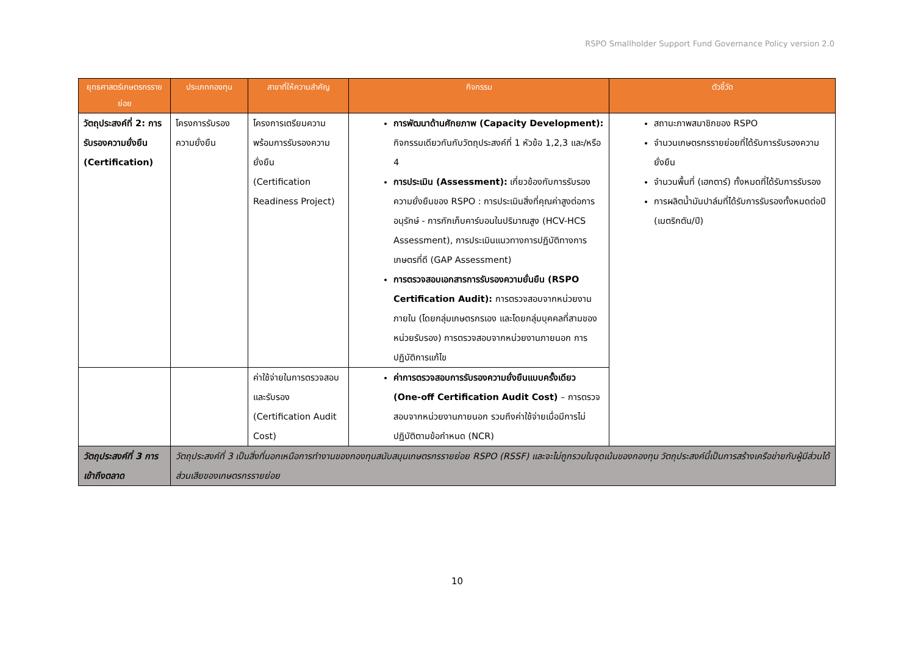RSPO Smallholder Support Fund Governance Policy version 2.0
| ยุทธศาสตร์เกษตรกรรายย่อย | ประเภทกองทุน | สาขาที่ให้ความสำคัญ | กิจกรรม | ตัวชี้วัด |
| --- | --- | --- | --- | --- |
| วัตถุประสงค์ที่ 2: การรับรองความยั่งยืน (Certification) | โครงการรับรองความยั่งยืน | โครงการเตรียมความพร้อมการรับรองความยั่งยืน (Certification Readiness Project) | การพัฒนาด้านศักยภาพ (Capacity Development): กิจกรรมเดียวกันกับวัตถุประสงค์ที่ 1 หัวข้อ 1,2,3 และ/หรือ 4 การประเมิน (Assessment): เกี่ยวข้องกับการรับรองความยั่งยืนของ RSPO : การประเมินสิ่งที่คุณค่าสูงต่อการอนุรักษ์ - การกักเก็บคาร์บอนในปริมาณสูง (HCV-HCS Assessment), การประเมินแนวทางการปฏิบัติทางการเกษตรที่ดี (GAP Assessment) การตรวจสอบเอกสารการรับรองความยั่นยืน (RSPO Certification Audit): การตรวจสอบจากหน่วยงานภายใน (โดยกลุ่มเกษตรกรเอง และโดยกลุ่มบุคคลที่สามของหน่วยรับรอง) การตรวจสอบจากหน่วยงานภายนอก การปฏิบัติการแก้ไข | สถานะภาพสมาชิกของ RSPO จำนวนเกษตรกรรายย่อยที่ได้รับการรับรองความยั่งยืน จำนวนพื้นที่ (เฮกตาร์) ทั้งหมดที่ได้รับการรับรอง การผลิตน้ำมันปาล์มที่ได้รับการรับรองทั้งหมดต่อปี (เมตริกตัน/ปี) |
| | | ค่าใช้จ่ายในการตรวจสอบและรับรอง (Certification Audit Cost) | ค่าการตรวจสอบการรับรองความยั่งยืนแบบครั้งเดียว (One-off Certification Audit Cost) – การตรวจสอบจากหน่วยงานภายนอก รวมถึงค่าใช้จ่ายเมื่อมีการไม่ปฏิบัติตามข้อกำหนด (NCR) | |
| วัตถุประสงค์ที่ 3 การเข้าถึงตลาด | วัตถุประสงค์ที่ 3 เป็นสิ่งที่นอกเหนือการทำงานของกองทุนสนับสนุนเกษตรกรรายย่อย RSPO (RSSF) และจะไม่ถูกรวมในจุดเน้นของกองทุน วัตถุประสงค์นี้เป็นการสร้างเครือข่ายกับผู้มีส่วนได้ส่วนเสียของเกษตรกรรายย่อย | | | |
10